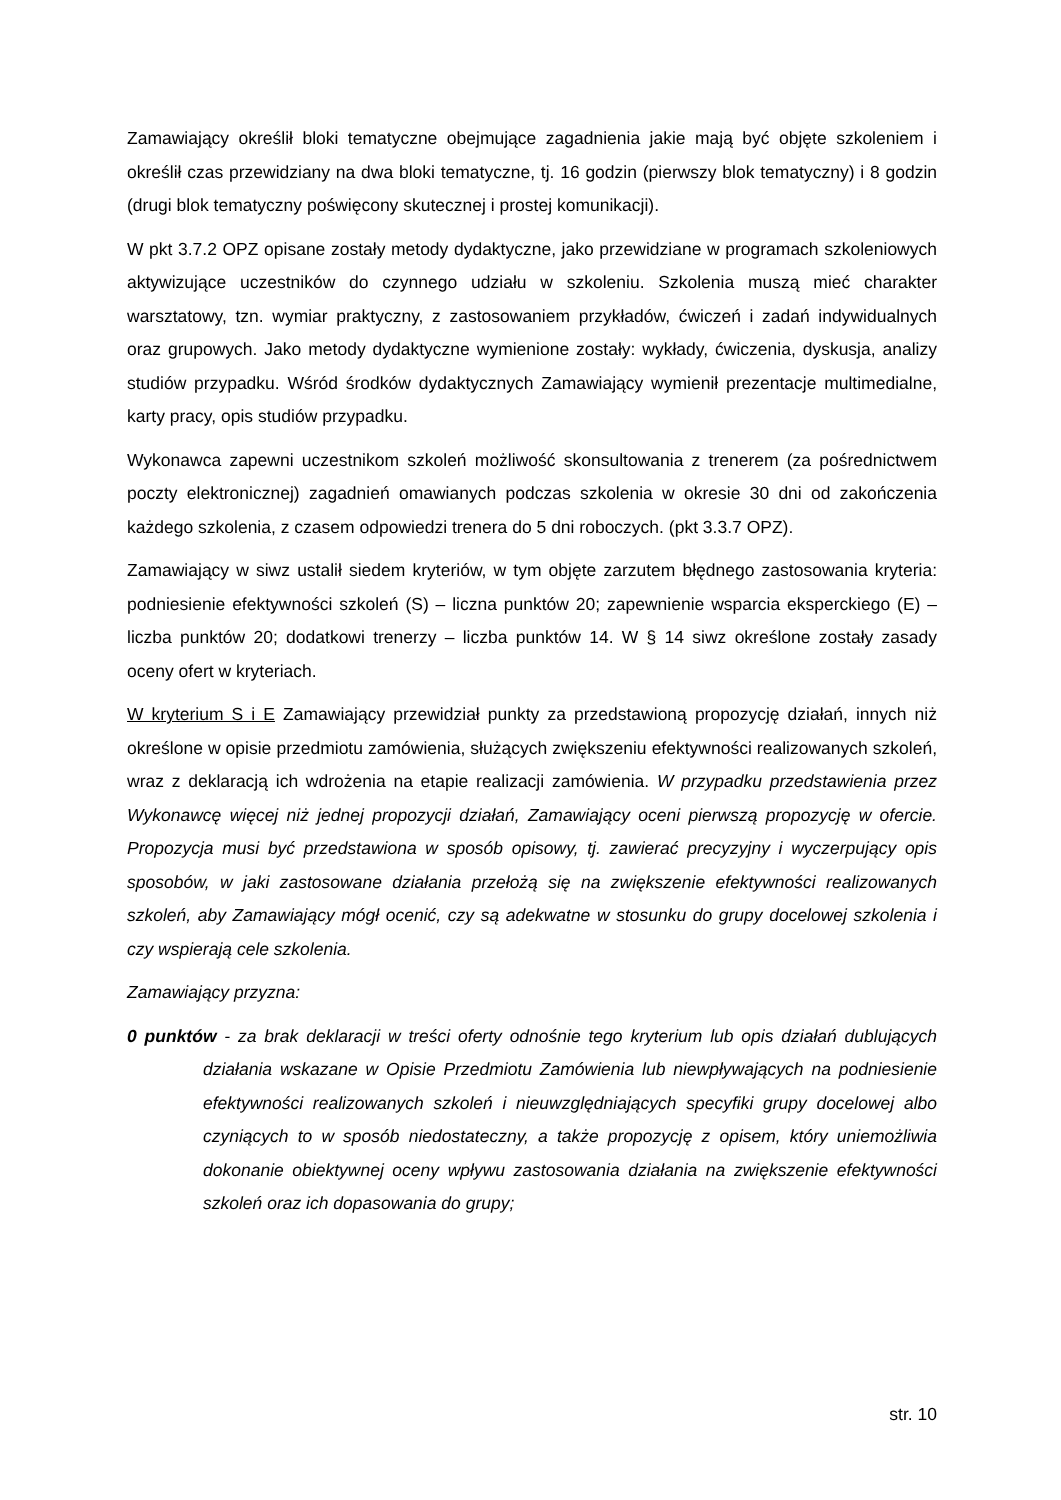Zamawiający określił bloki tematyczne obejmujące zagadnienia jakie mają być objęte szkoleniem i określił czas przewidziany na dwa bloki tematyczne, tj. 16 godzin (pierwszy blok tematyczny) i 8 godzin (drugi blok tematyczny poświęcony skutecznej i prostej komunikacji).
W pkt 3.7.2 OPZ opisane zostały metody dydaktyczne, jako przewidziane w programach szkoleniowych aktywizujące uczestników do czynnego udziału w szkoleniu. Szkolenia muszą mieć charakter warsztatowy, tzn. wymiar praktyczny, z zastosowaniem przykładów, ćwiczeń i zadań indywidualnych oraz grupowych. Jako metody dydaktyczne wymienione zostały: wykłady, ćwiczenia, dyskusja, analizy studiów przypadku. Wśród środków dydaktycznych Zamawiający wymienił prezentacje multimedialne, karty pracy, opis studiów przypadku.
Wykonawca zapewni uczestnikom szkoleń możliwość skonsultowania z trenerem (za pośrednictwem poczty elektronicznej) zagadnień omawianych podczas szkolenia w okresie 30 dni od zakończenia każdego szkolenia, z czasem odpowiedzi trenera do 5 dni roboczych. (pkt 3.3.7 OPZ).
Zamawiający w siwz ustalił siedem kryteriów, w tym objęte zarzutem błędnego zastosowania kryteria: podniesienie efektywności szkoleń (S) – liczna punktów 20; zapewnienie wsparcia eksperckiego (E) – liczba punktów 20; dodatkowi trenerzy – liczba punktów 14. W § 14 siwz określone zostały zasady oceny ofert w kryteriach.
W kryterium S i E Zamawiający przewidział punkty za przedstawioną propozycję działań, innych niż określone w opisie przedmiotu zamówienia, służących zwiększeniu efektywności realizowanych szkoleń, wraz z deklaracją ich wdrożenia na etapie realizacji zamówienia. W przypadku przedstawienia przez Wykonawcę więcej niż jednej propozycji działań, Zamawiający oceni pierwszą propozycję w ofercie. Propozycja musi być przedstawiona w sposób opisowy, tj. zawierać precyzyjny i wyczerpujący opis sposobów, w jaki zastosowane działania przełożą się na zwiększenie efektywności realizowanych szkoleń, aby Zamawiający mógł ocenić, czy są adekwatne w stosunku do grupy docelowej szkolenia i czy wspierają cele szkolenia.
Zamawiający przyzna:
0 punktów - za brak deklaracji w treści oferty odnośnie tego kryterium lub opis działań dublujących działania wskazane w Opisie Przedmiotu Zamówienia lub niewpływających na podniesienie efektywności realizowanych szkoleń i nieuwzględniających specyfiki grupy docelowej albo czyniących to w sposób niedostateczny, a także propozycję z opisem, który uniemożliwia dokonanie obiektywnej oceny wpływu zastosowania działania na zwiększenie efektywności szkoleń oraz ich dopasowania do grupy;
str. 10